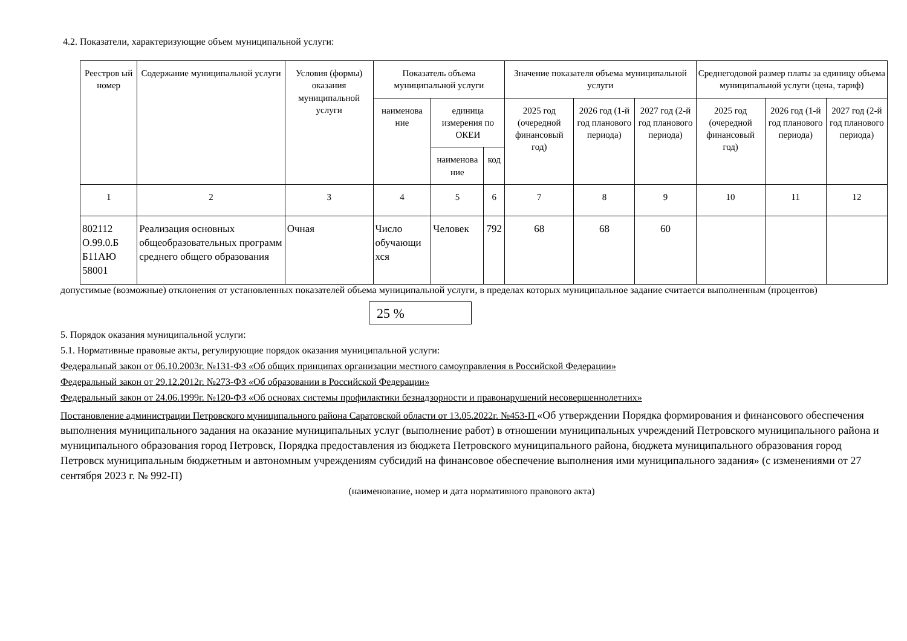4.2. Показатели, характеризующие объем муниципальной услуги:
| Реестров ый номер | Содержание муниципальной услуги | Условия (формы) оказания муниципальной услуги | Показатель объема муниципальной услуги | | | Значение показателя объема муниципальной услуги | | | Среднегодовой размер платы за единицу объема муниципальной услуги (цена, тариф) | | |
| --- | --- | --- | --- | --- | --- | --- | --- | --- | --- | --- | --- |
| | | | наименова ние | единица измерения по ОКЕИ | | 2025 год (очередной финансовый год) | 2026 год (1-й год планового периода) | 2027 год (2-й год планового периода) | 2025 год (очередной финансовый год) | 2026 год (1-й год планового периода) | 2027 год (2-й год планового периода) |
| | | | | наименова ние | код | | | | | | |
| 1 | 2 | 3 | 4 | 5 | 6 | 7 | 8 | 9 | 10 | 11 | 12 |
| 802112 О.99.0.Б Б11АЮ 58001 | Реализация основных общеобразовательных программ среднего общего образования | Очная | Число обучающи хся | Человек | 792 | 68 | 68 | 60 | | | |
допустимые (возможные) отклонения от установленных показателей объема муниципальной услуги, в пределах которых муниципальное задание считается выполненным (процентов)
25 %
5. Порядок оказания муниципальной услуги:
5.1. Нормативные правовые акты, регулирующие порядок оказания муниципальной услуги:
Федеральный закон от 06.10.2003г. №131-ФЗ «Об общих принципах организации местного самоуправления в Российской Федерации»
Федеральный закон от 29.12.2012г. №273-ФЗ «Об образовании в Российской Федерации»
Федеральный закон от 24.06.1999г. №120-ФЗ «Об основах системы профилактики безнадзорности и правонарушений несовершеннолетних»
Постановление администрации Петровского муниципального района Саратовской области от 13.05.2022г. №453-П «Об утверждении Порядка формирования и финансового обеспечения выполнения муниципального задания на оказание муниципальных услуг (выполнение работ) в отношении муниципальных учреждений Петровского муниципального района и муниципального образования город Петровск, Порядка предоставления из бюджета Петровского муниципального района, бюджета муниципального образования город Петровск муниципальным бюджетным и автономным учреждениям субсидий на финансовое обеспечение выполнения ими муниципального задания» (с изменениями от 27 сентября 2023 г. № 992-П)
(наименование, номер и дата нормативного правового акта)